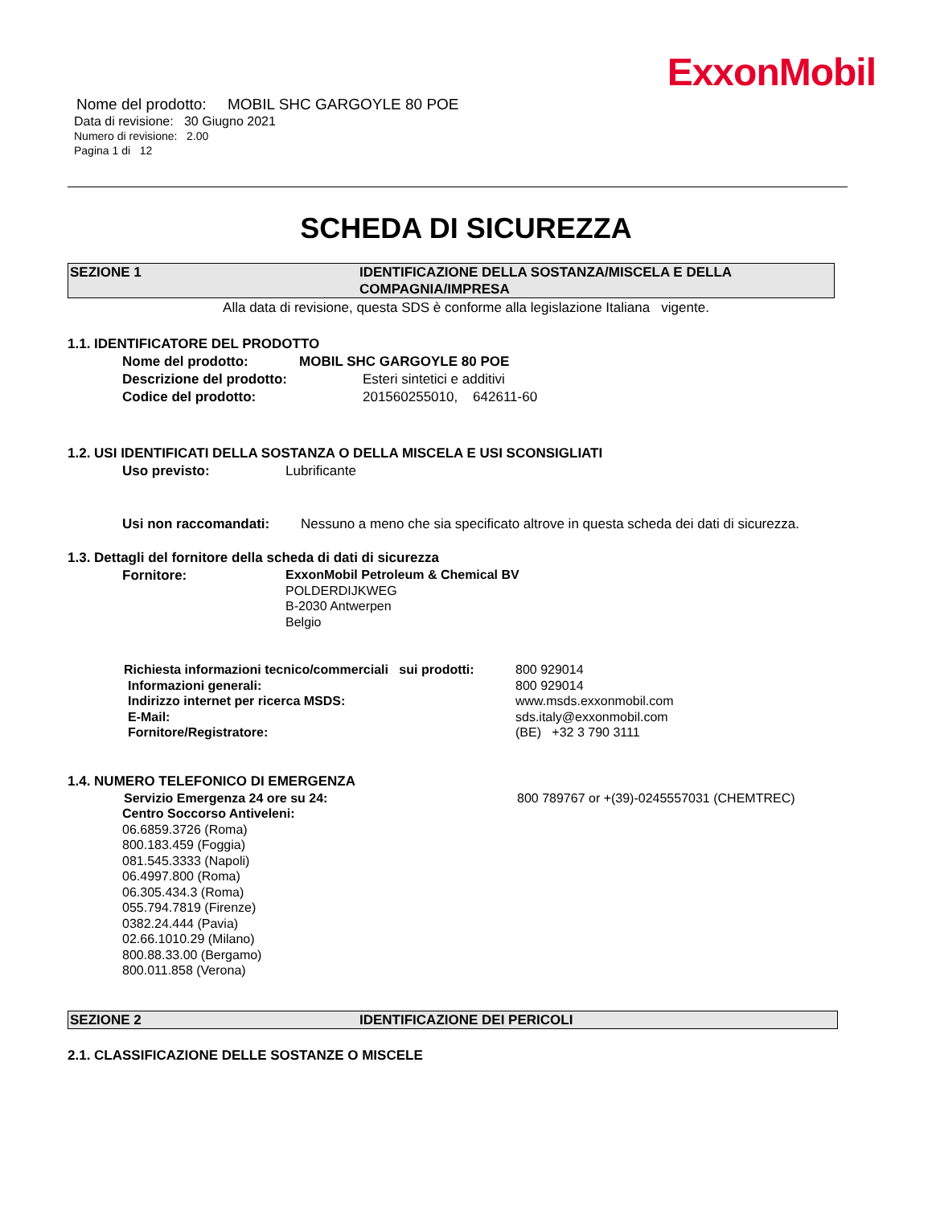ExxonMobil
Nome del prodotto: MOBIL SHC GARGOYLE 80 POE
Data di revisione: 30 Giugno 2021
Numero di revisione: 2.00
Pagina 1 di 12
SCHEDA DI SICUREZZA
SEZIONE 1 IDENTIFICAZIONE DELLA SOSTANZA/MISCELA E DELLA
COMPAGNIA/IMPRESA
Alla data di revisione, questa SDS è conforme alla legislazione Italiana vigente.
1.1. IDENTIFICATORE DEL PRODOTTO
Nome del prodotto: MOBIL SHC GARGOYLE 80 POE
Descrizione del prodotto: Esteri sintetici e additivi
Codice del prodotto: 201560255010, 642611-60
1.2. USI IDENTIFICATI DELLA SOSTANZA O DELLA MISCELA E USI SCONSIGLIATI
Uso previsto: Lubrificante
Usi non raccomandati: Nessuno a meno che sia specificato altrove in questa scheda dei dati di sicurezza.
1.3. Dettagli del fornitore della scheda di dati di sicurezza
Fornitore:
ExxonMobil Petroleum & Chemical BV
POLDERDIJKWEG
B-2030 Antwerpen
Belgio
Richiesta informazioni tecnico/commerciali sui prodotti: 800 929014
Informazioni generali: 800 929014
Indirizzo internet per ricerca MSDS: www.msds.exxonmobil.com
E-Mail: sds.italy@exxonmobil.com
Fornitore/Registratore: (BE) +32 3 790 3111
1.4. NUMERO TELEFONICO DI EMERGENZA
Servizio Emergenza 24 ore su 24: 800 789767 or +(39)-0245557031 (CHEMTREC)
Centro Soccorso Antiveleni:
06.6859.3726 (Roma)
800.183.459 (Foggia)
081.545.3333 (Napoli)
06.4997.800 (Roma)
06.305.434.3 (Roma)
055.794.7819 (Firenze)
0382.24.444 (Pavia)
02.66.1010.29 (Milano)
800.88.33.00 (Bergamo)
800.011.858 (Verona)
SEZIONE 2 IDENTIFICAZIONE DEI PERICOLI
2.1. CLASSIFICAZIONE DELLE SOSTANZE O MISCELE